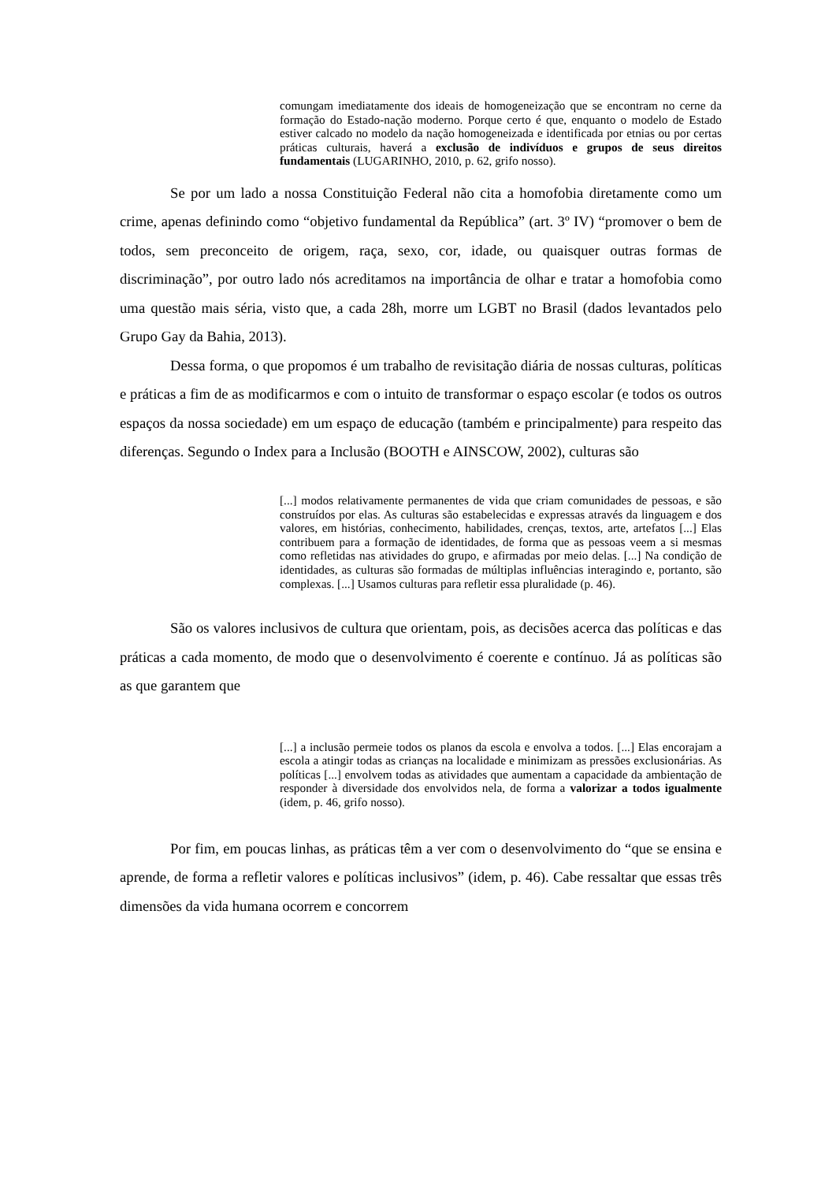comungam imediatamente dos ideais de homogeneização que se encontram no cerne da formação do Estado-nação moderno. Porque certo é que, enquanto o modelo de Estado estiver calcado no modelo da nação homogeneizada e identificada por etnias ou por certas práticas culturais, haverá a exclusão de indivíduos e grupos de seus direitos fundamentais (LUGARINHO, 2010, p. 62, grifo nosso).
Se por um lado a nossa Constituição Federal não cita a homofobia diretamente como um crime, apenas definindo como “objetivo fundamental da República” (art. 3º IV) “promover o bem de todos, sem preconceito de origem, raça, sexo, cor, idade, ou quaisquer outras formas de discriminação”, por outro lado nós acreditamos na importância de olhar e tratar a homofobia como uma questão mais séria, visto que, a cada 28h, morre um LGBT no Brasil (dados levantados pelo Grupo Gay da Bahia, 2013).
Dessa forma, o que propomos é um trabalho de revisitação diária de nossas culturas, políticas e práticas a fim de as modificarmos e com o intuito de transformar o espaço escolar (e todos os outros espaços da nossa sociedade) em um espaço de educação (também e principalmente) para respeito das diferenças. Segundo o Index para a Inclusão (BOOTH e AINSCOW, 2002), culturas são
[...] modos relativamente permanentes de vida que criam comunidades de pessoas, e são construídos por elas. As culturas são estabelecidas e expressas através da linguagem e dos valores, em histórias, conhecimento, habilidades, crenças, textos, arte, artefatos [...] Elas contribuem para a formação de identidades, de forma que as pessoas veem a si mesmas como refletidas nas atividades do grupo, e afirmadas por meio delas. [...] Na condição de identidades, as culturas são formadas de múltiplas influências interagindo e, portanto, são complexas. [...] Usamos culturas para refletir essa pluralidade (p. 46).
São os valores inclusivos de cultura que orientam, pois, as decisões acerca das políticas e das práticas a cada momento, de modo que o desenvolvimento é coerente e contínuo. Já as políticas são as que garantem que
[...] a inclusão permeie todos os planos da escola e envolva a todos. [...] Elas encorajam a escola a atingir todas as crianças na localidade e minimizam as pressões exclusionárias. As políticas [...] envolvem todas as atividades que aumentam a capacidade da ambientação de responder à diversidade dos envolvidos nela, de forma a valorizar a todos igualmente (idem, p. 46, grifo nosso).
Por fim, em poucas linhas, as práticas têm a ver com o desenvolvimento do “que se ensina e aprende, de forma a refletir valores e políticas inclusivos” (idem, p. 46). Cabe ressaltar que essas três dimensões da vida humana ocorrem e concorrem